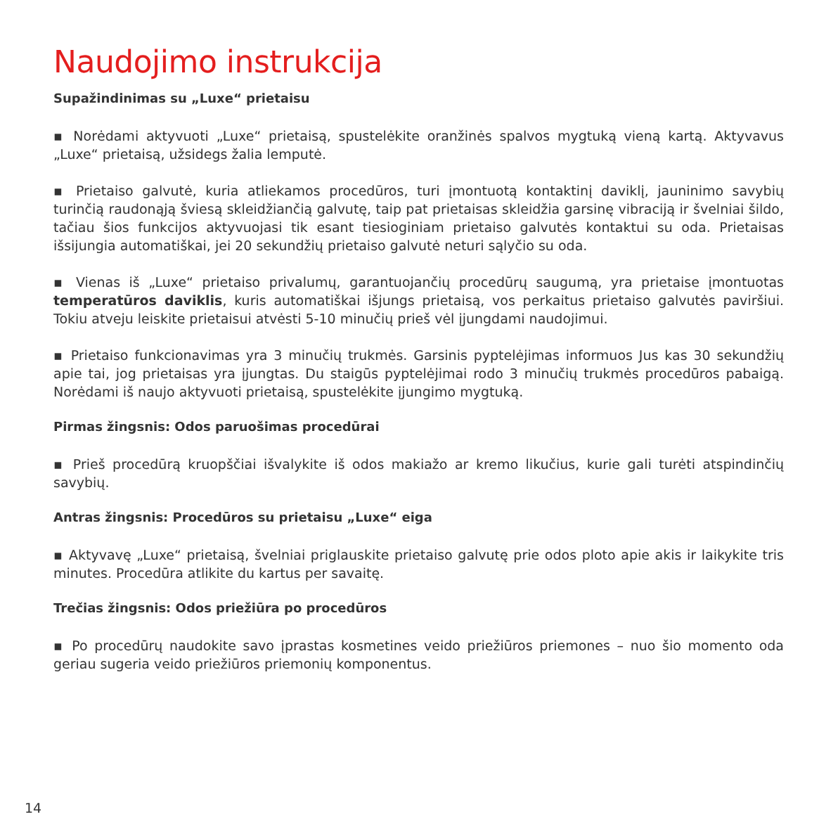Naudojimo instrukcija
Supažindinimas su „Luxe“ prietaisu
▪ Norėdami aktyvuoti „Luxe“ prietaisą, spustelėkite oranžinės spalvos mygtuką vieną kartą. Aktyvavus „Luxe“ prietaisą, užsidegs žalia lemputė.
▪ Prietaiso galvutė, kuria atliekamos procedūros, turi įmontuotą kontaktinį daviklį, jauninimo savybių turinčią raudonąją šviesą skleidžiančią galvutę, taip pat prietaisas skleidžia garsinę vibraciją ir švelniai šildo, tačiau šios funkcijos aktyvuojasi tik esant tiesioginiam prietaiso galvutės kontaktui su oda. Prietaisas išsijungia automatiškai, jei 20 sekundžių prietaiso galvutė neturi sąlyčio su oda.
▪ Vienas iš „Luxe“ prietaiso privalumų, garantuojančių procedūrų saugumą, yra prietaise įmontuotas temperatūros daviklis, kuris automatiškai išjungs prietaisą, vos perkaitus prietaiso galvutės paviršiui. Tokiu atveju leiskite prietaisui atvėsti 5-10 minučių prieš vėl įjungdami naudojimui.
▪ Prietaiso funkcionavimas yra 3 minučių trukmės. Garsinis pyptelėjimas informuos Jus kas 30 sekundžių apie tai, jog prietaisas yra įjungtas. Du staigūs pyptelėjimai rodo 3 minučių trukmės procedūros pabaigą. Norėdami iš naujo aktyvuoti prietaisą, spustelėkite įjungimo mygtuką.
Pirmas žingsnis: Odos paruošimas procedūrai
▪ Prieš procedūrą kruopščiai išvalykite iš odos makiažo ar kremo likučius, kurie gali turėti atspindinčių savybių.
Antras žingsnis: Procedūros su prietaisu „Luxe“ eiga
▪ Aktyvavę „Luxe“ prietaisą, švelniai priglauskite prietaiso galvutę prie odos ploto apie akis ir laikykite tris minutes. Procedūra atlikite du kartus per savaitę.
Trečias žingsnis: Odos priežiūra po procedūros
▪ Po procedūrų naudokite savo įprastas kosmetines veido priežiūros priemones – nuo šio momento oda geriau sugeria veido priežiūros priemonių komponentus.
14